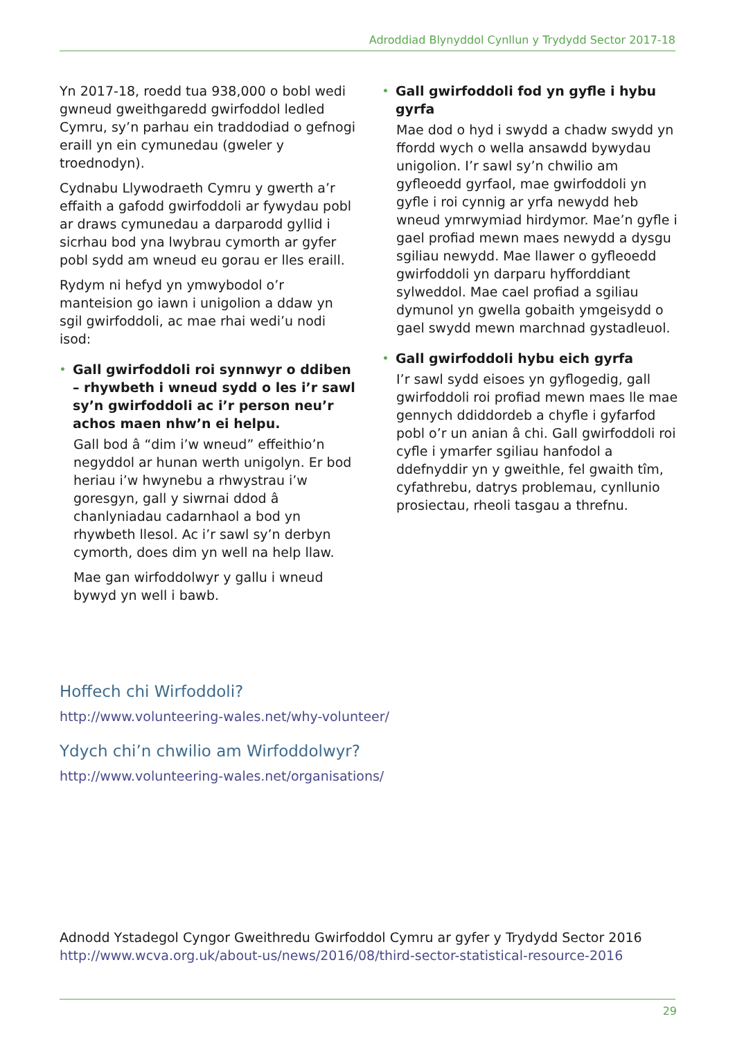Adroddiad Blynyddol Cynllun y Trydydd Sector 2017-18
Yn 2017-18, roedd tua 938,000 o bobl wedi gwneud gweithgaredd gwirfoddol ledled Cymru, sy’n parhau ein traddodiad o gefnogi eraill yn ein cymunedau (gweler y troednodyn).
Cydnabu Llywodraeth Cymru y gwerth a’r effaith a gafodd gwirfoddoli ar fywydau pobl ar draws cymunedau a darparodd gyllid i sicrhau bod yna lwybrau cymorth ar gyfer pobl sydd am wneud eu gorau er lles eraill.
Rydym ni hefyd yn ymwybodol o’r manteision go iawn i unigolion a ddaw yn sgil gwirfoddoli, ac mae rhai wedi’u nodi isod:
• Gall gwirfoddoli roi synnwyr o ddiben – rhywbeth i wneud sydd o les i’r sawl sy’n gwirfoddoli ac i’r person neu’r achos maen nhw’n ei helpu.
Gall bod â “dim i’w wneud” effeithio’n negyddol ar hunan werth unigolyn. Er bod heriau i’w hwynebu a rhwystrau i’w goresgyn, gall y siwrnai ddod â chanlyniadau cadarnhaol a bod yn rhywbeth llesol. Ac i’r sawl sy’n derbyn cymorth, does dim yn well na help llaw.
Mae gan wirfoddolwyr y gallu i wneud bywyd yn well i bawb.
• Gall gwirfoddoli fod yn gyfle i hybu gyrfa
Mae dod o hyd i swydd a chadw swydd yn ffordd wych o wella ansawdd bywydau unigolion. I’r sawl sy’n chwilio am gyfleoedd gyrfaol, mae gwirfoddoli yn gyfle i roi cynnig ar yrfa newydd heb wneud ymrwymiad hirdymor. Mae’n gyfle i gael profiad mewn maes newydd a dysgu sgiliau newydd. Mae llawer o gyfleoedd gwirfoddoli yn darparu hyfforddiant sylweddol. Mae cael profiad a sgiliau dymunol yn gwella gobaith ymgeisydd o gael swydd mewn marchnad gystadleuol.
• Gall gwirfoddoli hybu eich gyrfa
I’r sawl sydd eisoes yn gyflogedig, gall gwirfoddoli roi profiad mewn maes lle mae gennych ddiddordeb a chyfle i gyfarfod pobl o’r un anian â chi. Gall gwirfoddoli roi cyfle i ymarfer sgiliau hanfodol a ddefnyddir yn y gweithle, fel gwaith tîm, cyfathrebu, datrys problemau, cynllunio prosiectau, rheoli tasgau a threfnu.
Hoffech chi Wirfoddoli?
http://www.volunteering-wales.net/why-volunteer/
Ydych chi’n chwilio am Wirfoddolwyr?
http://www.volunteering-wales.net/organisations/
Adnodd Ystadegol Cyngor Gweithredu Gwirfoddol Cymru ar gyfer y Trydydd Sector 2016
http://www.wcva.org.uk/about-us/news/2016/08/third-sector-statistical-resource-2016
29